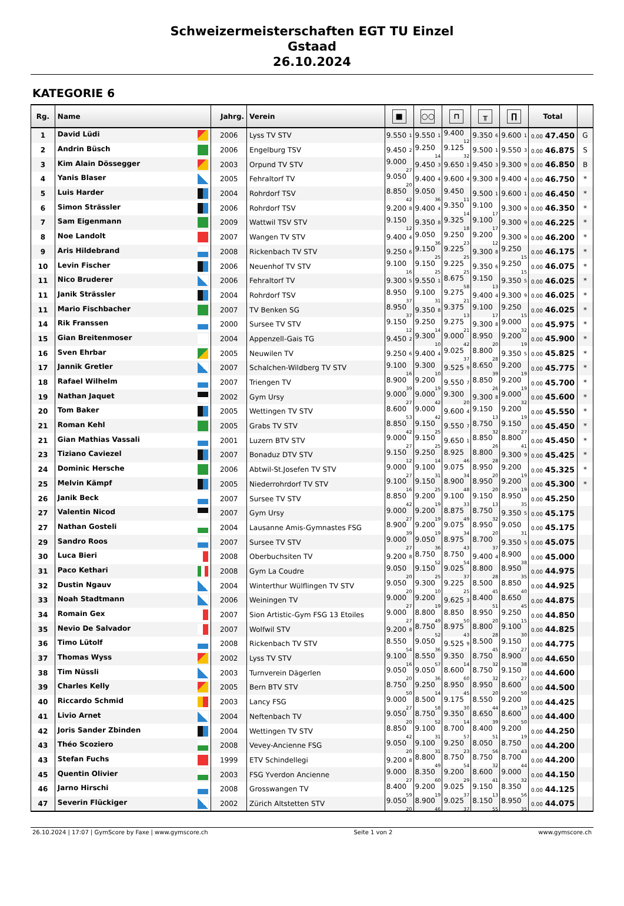Schweizermeisterschaften EGT TU Einzel
Gstaad
26.10.2024
KATEGORIE 6
| Rg. | Name | Jahrg. | Verein | ■ | ○○ | ⊓ | ╥ | ∏ | Total | |
| --- | --- | --- | --- | --- | --- | --- | --- | --- | --- | --- |
| 1 | David Lüdi | 2006 | Lyss TV STV | 9.550 <sub>1</sub> | 9.550 <sub>1</sub> | 9.400 <sub>12</sub> | 9.350 <sub>6</sub> | 9.600 <sub>1</sub> | 0.00 47.450 | G |
| 2 | Andrin Büsch | 2006 | Engelburg TSV | 9.450 <sub>2</sub> | 9.250 <sub>14</sub> | 9.125 <sub>32</sub> | 9.500 <sub>1</sub> | 9.550 <sub>3</sub> | 0.00 46.875 | S |
| 3 | Kim Alain Dössegger | 2003 | Orpund TV STV | 9.000 <sub>27</sub> | 9.450 <sub>3</sub> | 9.650 <sub>1</sub> | 9.450 <sub>3</sub> | 9.300 <sub>9</sub> | 0.00 46.850 | B |
| 4 | Yanis Blaser | 2005 | Fehraltorf TV | 9.050 <sub>20</sub> | 9.400 <sub>4</sub> | 9.600 <sub>4</sub> | 9.300 <sub>8</sub> | 9.400 <sub>4</sub> | 0.00 46.750 | * |
| 5 | Luis Harder | 2004 | Rohrdorf TSV | 8.850 <sub>42</sub> | 9.050 <sub>36</sub> | 9.450 <sub>11</sub> | 9.500 <sub>1</sub> | 9.600 <sub>1</sub> | 0.00 46.450 | * |
| 6 | Simon Strässler | 2006 | Rohrdorf TSV | 9.200 <sub>8</sub> | 9.400 <sub>4</sub> | 9.350 <sub>14</sub> | 9.100 <sub>17</sub> | 9.300 <sub>9</sub> | 0.00 46.350 | * |
| 7 | Sam Eigenmann | 2009 | Wattwil TSV STV | 9.150 <sub>12</sub> | 9.350 <sub>8</sub> | 9.325 <sub>18</sub> | 9.100 <sub>17</sub> | 9.300 <sub>9</sub> | 0.00 46.225 | * |
| 8 | Noe Landolt | 2007 | Wangen TV STV | 9.400 <sub>4</sub> | 9.050 <sub>36</sub> | 9.250 <sub>23</sub> | 9.200 <sub>12</sub> | 9.300 <sub>9</sub> | 0.00 46.200 | * |
| 9 | Aris Hildebrand | 2008 | Rickenbach TV STV | 9.250 <sub>6</sub> | 9.150 <sub>25</sub> | 9.225 <sub>25</sub> | 9.300 <sub>8</sub> | 9.250 <sub>15</sub> | 0.00 46.175 | * |
| 10 | Levin Fischer | 2006 | Neuenhof TV STV | 9.100 <sub>16</sub> | 9.150 <sub>25</sub> | 9.225 <sub>25</sub> | 9.350 <sub>6</sub> | 9.250 <sub>15</sub> | 0.00 46.075 | * |
| 11 | Nico Bruderer | 2006 | Fehraltorf TV | 9.300 <sub>5</sub> | 9.550 <sub>1</sub> | 8.675 <sub>58</sub> | 9.150 <sub>13</sub> | 9.350 <sub>5</sub> | 0.00 46.025 | * |
| 11 | Janik Strässler | 2004 | Rohrdorf TSV | 8.950 <sub>37</sub> | 9.100 <sub>31</sub> | 9.275 <sub>21</sub> | 9.400 <sub>4</sub> | 9.300 <sub>9</sub> | 0.00 46.025 | * |
| 11 | Mario Fischbacher | 2007 | TV Benken SG | 8.950 <sub>37</sub> | 9.350 <sub>8</sub> | 9.375 <sub>13</sub> | 9.100 <sub>17</sub> | 9.250 <sub>15</sub> | 0.00 46.025 | * |
| 14 | Rik Franssen | 2000 | Sursee TV STV | 9.150 <sub>12</sub> | 9.250 <sub>14</sub> | 9.275 <sub>21</sub> | 9.300 <sub>8</sub> | 9.000 <sub>32</sub> | 0.00 45.975 | * |
| 15 | Gian Breitenmoser | 2004 | Appenzell-Gais TG | 9.450 <sub>2</sub> | 9.300 <sub>10</sub> | 9.000 <sub>42</sub> | 8.950 <sub>20</sub> | 9.200 <sub>19</sub> | 0.00 45.900 | * |
| 16 | Sven Ehrbar | 2005 | Neuwilen TV | 9.250 <sub>6</sub> | 9.400 <sub>4</sub> | 9.025 <sub>37</sub> | 8.800 <sub>28</sub> | 9.350 <sub>5</sub> | 0.00 45.825 | * |
| 17 | Jannik Gretler | 2007 | Schalchen-Wildberg TV STV | 9.100 <sub>16</sub> | 9.300 <sub>10</sub> | 9.525 <sub>9</sub> | 8.650 <sub>39</sub> | 9.200 <sub>19</sub> | 0.00 45.775 | * |
| 18 | Rafael Wilhelm | 2007 | Triengen TV | 8.900 <sub>39</sub> | 9.200 <sub>19</sub> | 9.550 <sub>7</sub> | 8.850 <sub>26</sub> | 9.200 <sub>19</sub> | 0.00 45.700 | * |
| 19 | Nathan Jaquet | 2002 | Gym Ursy | 9.000 <sub>27</sub> | 9.000 <sub>42</sub> | 9.300 <sub>20</sub> | 9.300 <sub>8</sub> | 9.000 <sub>32</sub> | 0.00 45.600 | * |
| 20 | Tom Baker | 2005 | Wettingen TV STV | 8.600 <sub>53</sub> | 9.000 <sub>42</sub> | 9.600 <sub>4</sub> | 9.150 <sub>13</sub> | 9.200 <sub>19</sub> | 0.00 45.550 | * |
| 21 | Roman Kehl | 2005 | Grabs TV STV | 8.850 <sub>42</sub> | 9.150 <sub>25</sub> | 9.550 <sub>7</sub> | 8.750 <sub>32</sub> | 9.150 <sub>27</sub> | 0.00 45.450 | * |
| 21 | Gian Mathias Vassali | 2001 | Luzern BTV STV | 9.000 <sub>27</sub> | 9.150 <sub>25</sub> | 9.650 <sub>1</sub> | 8.850 <sub>26</sub> | 8.800 <sub>41</sub> | 0.00 45.450 | * |
| 23 | Tiziano Caviezel | 2007 | Bonaduz DTV STV | 9.150 <sub>12</sub> | 9.250 <sub>14</sub> | 8.925 <sub>46</sub> | 8.800 <sub>28</sub> | 9.300 <sub>9</sub> | 0.00 45.425 | * |
| 24 | Dominic Hersche | 2006 | Abtwil-St.Josefen TV STV | 9.000 <sub>27</sub> | 9.100 <sub>31</sub> | 9.075 <sub>34</sub> | 8.950 <sub>20</sub> | 9.200 <sub>19</sub> | 0.00 45.325 | * |
| 25 | Melvin Kämpf | 2005 | Niederrohrdorf TV STV | 9.100 <sub>16</sub> | 9.150 <sub>25</sub> | 8.900 <sub>48</sub> | 8.950 <sub>20</sub> | 9.200 <sub>19</sub> | 0.00 45.300 | * |
| 26 | Janik Beck | 2007 | Sursee TV STV | 8.850 <sub>42</sub> | 9.200 <sub>19</sub> | 9.100 <sub>33</sub> | 9.150 <sub>13</sub> | 8.950 <sub>35</sub> | 0.00 45.250 | |
| 27 | Valentin Nicod | 2007 | Gym Ursy | 9.000 <sub>27</sub> | 9.200 <sub>19</sub> | 8.875 <sub>49</sub> | 8.750 <sub>32</sub> | 9.350 <sub>5</sub> | 0.00 45.175 | |
| 27 | Nathan Gosteli | 2004 | Lausanne Amis-Gymnastes FSG | 8.900 <sub>39</sub> | 9.200 <sub>19</sub> | 9.075 <sub>34</sub> | 8.950 <sub>20</sub> | 9.050 <sub>31</sub> | 0.00 45.175 | |
| 29 | Sandro Roos | 2007 | Sursee TV STV | 9.000 <sub>27</sub> | 9.050 <sub>36</sub> | 8.975 <sub>43</sub> | 8.700 <sub>37</sub> | 9.350 <sub>5</sub> | 0.00 45.075 | |
| 30 | Luca Bieri | 2008 | Oberbuchsiten TV | 9.200 <sub>8</sub> | 8.750 <sub>52</sub> | 8.750 <sub>54</sub> | 9.400 <sub>4</sub> | 8.900 <sub>38</sub> | 0.00 45.000 | |
| 31 | Paco Kethari | 2008 | Gym La Coudre | 9.050 <sub>20</sub> | 9.150 <sub>25</sub> | 9.025 <sub>37</sub> | 8.800 <sub>28</sub> | 8.950 <sub>35</sub> | 0.00 44.975 | |
| 32 | Dustin Ngauv | 2004 | Winterthur Wülflingen TV STV | 9.050 <sub>20</sub> | 9.300 <sub>10</sub> | 9.225 <sub>25</sub> | 8.500 <sub>45</sub> | 8.850 <sub>40</sub> | 0.00 44.925 | |
| 33 | Noah Stadtmann | 2006 | Weiningen TV | 9.000 <sub>27</sub> | 9.200 <sub>19</sub> | 9.625 <sub>3</sub> | 8.400 <sub>51</sub> | 8.650 <sub>45</sub> | 0.00 44.875 | |
| 34 | Romain Gex | 2007 | Sion Artistic-Gym FSG 13 Etoiles | 9.000 <sub>27</sub> | 8.800 <sub>49</sub> | 8.850 <sub>50</sub> | 8.950 <sub>20</sub> | 9.250 <sub>15</sub> | 0.00 44.850 | |
| 35 | Nevio De Salvador | 2007 | Wolfwil STV | 9.200 <sub>8</sub> | 8.750 <sub>52</sub> | 8.975 <sub>43</sub> | 8.800 <sub>28</sub> | 9.100 <sub>30</sub> | 0.00 44.825 | |
| 36 | Timo Lütolf | 2008 | Rickenbach TV STV | 8.550 <sub>54</sub> | 9.050 <sub>36</sub> | 9.525 <sub>9</sub> | 8.500 <sub>45</sub> | 9.150 <sub>27</sub> | 0.00 44.775 | |
| 37 | Thomas Wyss | 2002 | Lyss TV STV | 9.100 <sub>16</sub> | 8.550 <sub>57</sub> | 9.350 <sub>14</sub> | 8.750 <sub>32</sub> | 8.900 <sub>38</sub> | 0.00 44.650 | |
| 38 | Tim Nüssli | 2003 | Turnverein Dägerlen | 9.050 <sub>20</sub> | 9.050 <sub>36</sub> | 8.600 <sub>60</sub> | 8.750 <sub>32</sub> | 9.150 <sub>27</sub> | 0.00 44.600 | |
| 39 | Charles Kelly | 2005 | Bern BTV STV | 8.750 <sub>50</sub> | 9.250 <sub>14</sub> | 8.950 <sub>45</sub> | 8.950 <sub>20</sub> | 8.600 <sub>50</sub> | 0.00 44.500 | |
| 40 | Riccardo Schmid | 2003 | Lancy FSG | 9.000 <sub>27</sub> | 8.500 <sub>58</sub> | 9.175 <sub>30</sub> | 8.550 <sub>44</sub> | 9.200 <sub>19</sub> | 0.00 44.425 | |
| 41 | Livio Arnet | 2004 | Neftenbach TV | 9.050 <sub>20</sub> | 8.750 <sub>52</sub> | 9.350 <sub>14</sub> | 8.650 <sub>39</sub> | 8.600 <sub>50</sub> | 0.00 44.400 | |
| 42 | Joris Sander Zbinden | 2004 | Wettingen TV STV | 8.850 <sub>42</sub> | 9.100 <sub>31</sub> | 8.700 <sub>57</sub> | 8.400 <sub>51</sub> | 9.200 <sub>19</sub> | 0.00 44.250 | |
| 43 | Théo Scoziero | 2008 | Vevey-Ancienne FSG | 9.050 <sub>20</sub> | 9.100 <sub>31</sub> | 9.250 <sub>23</sub> | 8.050 <sub>56</sub> | 8.750 <sub>43</sub> | 0.00 44.200 | |
| 43 | Stefan Fuchs | 1999 | ETV Schindellegi | 9.200 <sub>8</sub> | 8.800 <sub>49</sub> | 8.750 <sub>54</sub> | 8.750 <sub>32</sub> | 8.700 <sub>44</sub> | 0.00 44.200 | |
| 45 | Quentin Olivier | 2003 | FSG Yverdon Ancienne | 9.000 <sub>27</sub> | 8.350 <sub>60</sub> | 9.200 <sub>29</sub> | 8.600 <sub>41</sub> | 9.000 <sub>32</sub> | 0.00 44.150 | |
| 46 | Jarno Hirschi | 2008 | Grosswangen TV | 8.400 <sub>59</sub> | 9.200 <sub>19</sub> | 9.025 <sub>37</sub> | 9.150 <sub>13</sub> | 8.350 <sub>56</sub> | 0.00 44.125 | |
| 47 | Severin Flückiger | 2002 | Zürich Altstetten STV | 9.050 <sub>20</sub> | 8.900 <sub>46</sub> | 9.025 <sub>37</sub> | 8.150 <sub>55</sub> | 8.950 <sub>35</sub> | 0.00 44.075 | |
26.10.2024 | 17:07 | GymScore by Faxe | www.gymscore.ch Seite 1 von 2 www.gymscore.ch